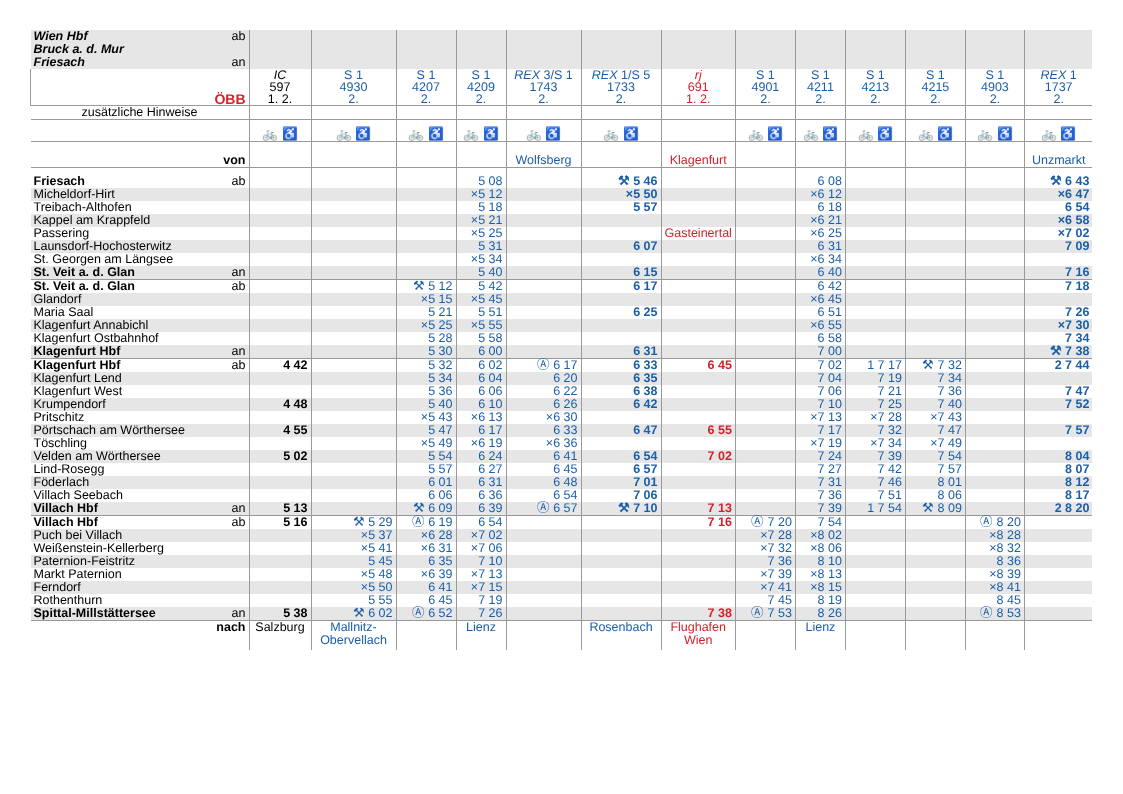| Wien Hbf Bruck a. d. Mur Friesach | ab an | | | | | | | | | | | | | |
| ÖBB | | IC 597 1. 2. | S 1 4930 2. | S 1 4207 2. | S 1 4209 2. | REX 3/S 1 1743 2. | REX 1/S 5 1733 2. | rj 691 1. 2. | S 1 4901 2. | S 1 4211 2. | S 1 4213 2. | S 1 4215 2. | S 1 4903 2. | REX 1 1737 2. |
| zusätzliche Hinweise | | | | | | | | | | | | | | |
| | | 🚲 ♿ | 🚲 ♿ | 🚲 ♿ | 🚲 ♿ | 🚲 ♿ | 🚲 ♿ | | 🚲 ♿ | 🚲 ♿ | 🚲 ♿ | 🚲 ♿ | 🚲 ♿ | 🚲 ♿ |
| von | | | | | | Wolfsberg | | Klagenfurt | | | | | | Unzmarkt |
| Friesach | ab | | | | 5 08 | | ⚒ 5 46 | | | 6 08 | | | | ⚒ 6 43 |
| Micheldorf-Hirt | | | | | ×5 12 | | ×5 50 | | | ×6 12 | | | | ×6 47 |
| Treibach-Althofen | | | | | 5 18 | | 5 57 | | | 6 18 | | | | 6 54 |
| Kappel am Krappfeld | | | | | ×5 21 | | | | | ×6 21 | | | | ×6 58 |
| Passering | | | | | ×5 25 | | | Gasteinertal | | ×6 25 | | | | ×7 02 |
| Launsdorf-Hochosterwitz | | | | | 5 31 | | 6 07 | | | 6 31 | | | | 7 09 |
| St. Georgen am Längsee | | | | | ×5 34 | | | | | ×6 34 | | | | |
| St. Veit a. d. Glan | an | | | | 5 40 | | 6 15 | | | 6 40 | | | | 7 16 |
| St. Veit a. d. Glan | ab | | | ⚒ 5 12 | 5 42 | | 6 17 | | | 6 42 | | | | 7 18 |
| Glandorf | | | | ×5 15 | ×5 45 | | | | | ×6 45 | | | | |
| Maria Saal | | | | 5 21 | 5 51 | | 6 25 | | | 6 51 | | | | 7 26 |
| Klagenfurt Annabichl | | | | ×5 25 | ×5 55 | | | | | ×6 55 | | | | ×7 30 |
| Klagenfurt Ostbahnhof | | | | 5 28 | 5 58 | | | | | 6 58 | | | | 7 34 |
| Klagenfurt Hbf | an | | | 5 30 | 6 00 | | 6 31 | | | 7 00 | | | | ⚒ 7 38 |
| Klagenfurt Hbf | ab | 4 42 | | 5 32 | 6 02 | Ⓐ 6 17 | 6 33 | 6 45 | | 7 02 | 1 7 17 | ⚒ 7 32 | | 2 7 44 |
| Klagenfurt Lend | | | | 5 34 | 6 04 | 6 20 | 6 35 | | | 7 04 | 7 19 | 7 34 | | |
| Klagenfurt West | | | | 5 36 | 6 06 | 6 22 | 6 38 | | | 7 06 | 7 21 | 7 36 | | 7 47 |
| Krumpendorf | | 4 48 | | 5 40 | 6 10 | 6 26 | 6 42 | | | 7 10 | 7 25 | 7 40 | | 7 52 |
| Pritschitz | | | | ×5 43 | ×6 13 | ×6 30 | | | | ×7 13 | ×7 28 | ×7 43 | | |
| Pörtschach am Wörthersee | | 4 55 | | 5 47 | 6 17 | 6 33 | 6 47 | 6 55 | | 7 17 | 7 32 | 7 47 | | 7 57 |
| Töschling | | | | ×5 49 | ×6 19 | ×6 36 | | | | ×7 19 | ×7 34 | ×7 49 | | |
| Velden am Wörthersee | | 5 02 | | 5 54 | 6 24 | 6 41 | 6 54 | 7 02 | | 7 24 | 7 39 | 7 54 | | 8 04 |
| Lind-Rosegg | | | | 5 57 | 6 27 | 6 45 | 6 57 | | | 7 27 | 7 42 | 7 57 | | 8 07 |
| Föderlach | | | | 6 01 | 6 31 | 6 48 | 7 01 | | | 7 31 | 7 46 | 8 01 | | 8 12 |
| Villach Seebach | | | | 6 06 | 6 36 | 6 54 | 7 06 | | | 7 36 | 7 51 | 8 06 | | 8 17 |
| Villach Hbf | an | 5 13 | | ⚒ 6 09 | 6 39 | Ⓐ 6 57 | ⚒ 7 10 | 7 13 | | 7 39 | 1 7 54 | ⚒ 8 09 | | 2 8 20 |
| Villach Hbf | ab | 5 16 | ⚒ 5 29 | Ⓐ 6 19 | 6 54 | | | 7 16 | Ⓐ 7 20 | 7 54 | | | Ⓐ 8 20 | |
| Puch bei Villach | | | ×5 37 | ×6 28 | ×7 02 | | | | ×7 28 | ×8 02 | | | ×8 28 | |
| Weißenstein-Kellerberg | | | ×5 41 | ×6 31 | ×7 06 | | | | ×7 32 | ×8 06 | | | ×8 32 | |
| Paternion-Feistritz | | | 5 45 | 6 35 | 7 10 | | | | 7 36 | 8 10 | | | 8 36 | |
| Markt Paternion | | | ×5 48 | ×6 39 | ×7 13 | | | | ×7 39 | ×8 13 | | | ×8 39 | |
| Ferndorf | | | ×5 50 | 6 41 | ×7 15 | | | | ×7 41 | ×8 15 | | | ×8 41 | |
| Rothenthurn | | | 5 55 | 6 45 | 7 19 | | | | 7 45 | 8 19 | | | 8 45 | |
| Spittal-Millstättersee | an | 5 38 | ⚒ 6 02 | Ⓐ 6 52 | 7 26 | | | 7 38 | Ⓐ 7 53 | 8 26 | | | Ⓐ 8 53 | |
| nach | | Salzburg | Mallnitz- Obervellach | | Lienz | | Rosenbach | Flughafen Wien | | Lienz | | | | |